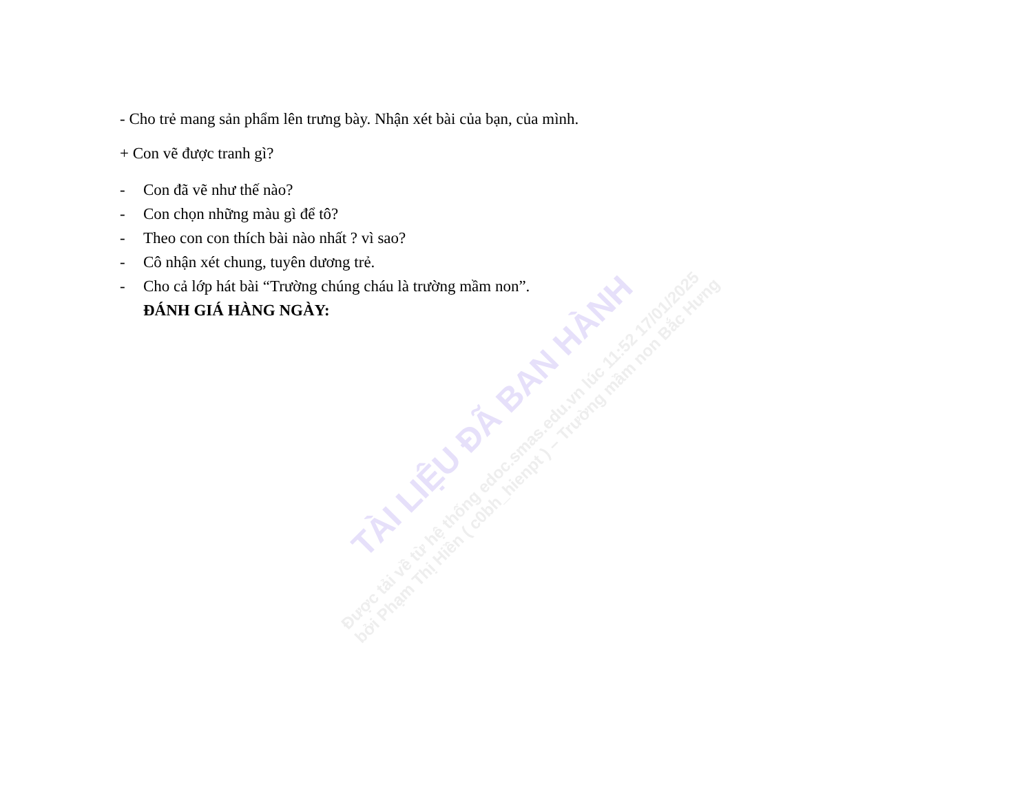- Cho trẻ mang sản phẩm lên trưng bày. Nhận xét bài của bạn, của mình.
+ Con vẽ được tranh gì?
- Con đã vẽ như thế nào?
- Con chọn những màu gì để tô?
- Theo con con thích bài nào nhất ? vì sao?
- Cô nhận xét chung, tuyên dương trẻ.
- Cho cả lớp hát bài “Trường chúng cháu là trường mầm non”.
ĐÁNH GIÁ HÀNG NGÀY:
TÀI LIỆU ĐÃ BAN HÀNH
Được tải về từ hệ thống edoc.smas.edu.vn lúc 11:52 17/01/2025
bởi Phạm Thị Hiền ( c0bh_hienpt ) – Trường mầm non Bắc Hưng